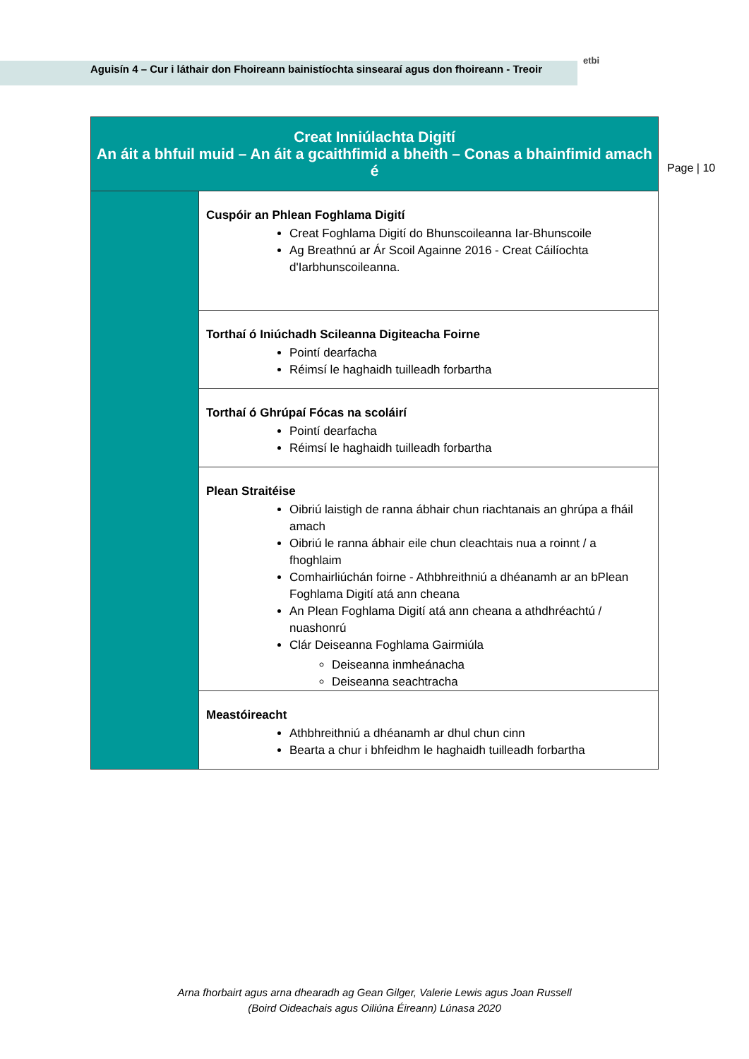Aguisín 4 – Cur i láthair don Fhoireann bainistíochta sinsearaí agus don fhoireann - Treoir
etbi
Page | 10
| Creat Inniúlachta Digití An áit a bhfuil muid – An áit a gcaithfimid a bheith – Conas a bhainfimid amach é | |
| --- | --- |
| | Cuspóir an Phlean Foghlama Digití Creat Foghlama Digití do Bhunscoileanna Iar-Bhunscoile Ag Breathnú ar Ár Scoil Againne 2016 - Creat Cáilíochta d'Iarbhunscoileanna. |
| | Torthaí ó Iniúchadh Scileanna Digiteacha Foirne Pointí dearfacha Réimsí le haghaidh tuilleadh forbartha |
| | Torthaí ó Ghrúpaí Fócas na scoláirí Pointí dearfacha Réimsí le haghaidh tuilleadh forbartha |
| | Plean Straitéise Oibriú laistigh de ranna ábhair chun riachtanais an ghrúpa a fháil amach Oibriú le ranna ábhair eile chun cleachtais nua a roinnt / a fhoghlaim Comhairliúchán foirne - Athbhreithniú a dhéanamh ar an bPlean Foghlama Digití atá ann cheana An Plean Foghlama Digití atá ann cheana a athdhréachtú / nuashonrú Clár Deiseanna Foghlama Gairmiúla Deiseanna inmheánacha Deiseanna seachtracha |
| | Meastóireacht Athbhreithniú a dhéanamh ar dhul chun cinn Bearta a chur i bhfeidhm le haghaidh tuilleadh forbartha |
Arna fhorbairt agus arna dhearadh ag Gean Gilger, Valerie Lewis agus Joan Russell
(Boird Oideachais agus Oiliúna Éireann) Lúnasa 2020